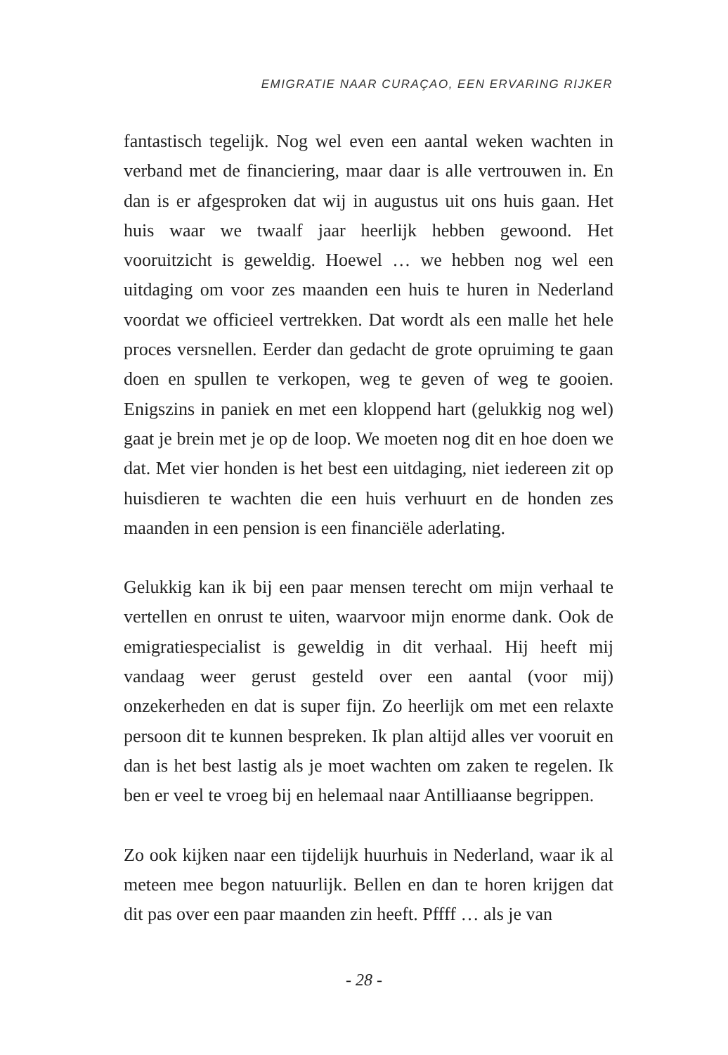EMIGRATIE NAAR CURAÇAO, EEN ERVARING RIJKER
fantastisch tegelijk. Nog wel even een aantal weken wachten in verband met de financiering, maar daar is alle vertrouwen in. En dan is er afgesproken dat wij in augustus uit ons huis gaan. Het huis waar we twaalf jaar heerlijk hebben gewoond. Het vooruitzicht is geweldig. Hoewel … we hebben nog wel een uitdaging om voor zes maanden een huis te huren in Nederland voordat we officieel vertrekken. Dat wordt als een malle het hele proces versnellen. Eerder dan gedacht de grote opruiming te gaan doen en spullen te verkopen, weg te geven of weg te gooien. Enigszins in paniek en met een kloppend hart (gelukkig nog wel) gaat je brein met je op de loop. We moeten nog dit en hoe doen we dat. Met vier honden is het best een uitdaging, niet iedereen zit op huisdieren te wachten die een huis verhuurt en de honden zes maanden in een pension is een financiële aderlating.
Gelukkig kan ik bij een paar mensen terecht om mijn verhaal te vertellen en onrust te uiten, waarvoor mijn enorme dank. Ook de emigratiespecialist is geweldig in dit verhaal. Hij heeft mij vandaag weer gerust gesteld over een aantal (voor mij) onzekerheden en dat is super fijn. Zo heerlijk om met een relaxte persoon dit te kunnen bespreken. Ik plan altijd alles ver vooruit en dan is het best lastig als je moet wachten om zaken te regelen. Ik ben er veel te vroeg bij en helemaal naar Antilliaanse begrippen.
Zo ook kijken naar een tijdelijk huurhuis in Nederland, waar ik al meteen mee begon natuurlijk. Bellen en dan te horen krijgen dat dit pas over een paar maanden zin heeft. Pffff … als je van
- 28 -